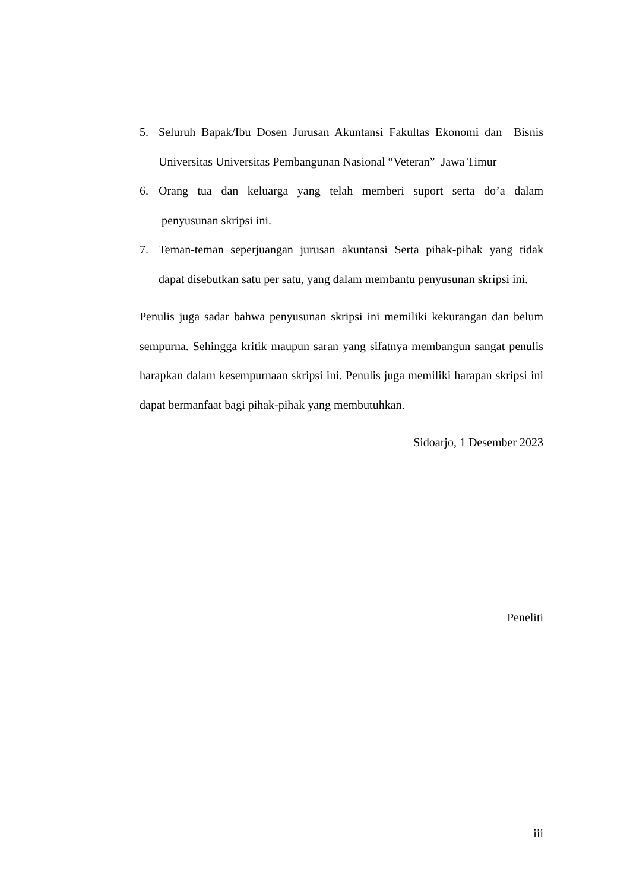5. Seluruh Bapak/Ibu Dosen Jurusan Akuntansi Fakultas Ekonomi dan Bisnis Universitas Universitas Pembangunan Nasional “Veteran” Jawa Timur
6. Orang tua dan keluarga yang telah memberi suport serta do’a dalam penyusunan skripsi ini.
7. Teman-teman seperjuangan jurusan akuntansi Serta pihak-pihak yang tidak dapat disebutkan satu per satu, yang dalam membantu penyusunan skripsi ini.
Penulis juga sadar bahwa penyusunan skripsi ini memiliki kekurangan dan belum sempurna. Sehingga kritik maupun saran yang sifatnya membangun sangat penulis harapkan dalam kesempurnaan skripsi ini. Penulis juga memiliki harapan skripsi ini dapat bermanfaat bagi pihak-pihak yang membutuhkan.
Sidoarjo, 1 Desember 2023
Peneliti
iii